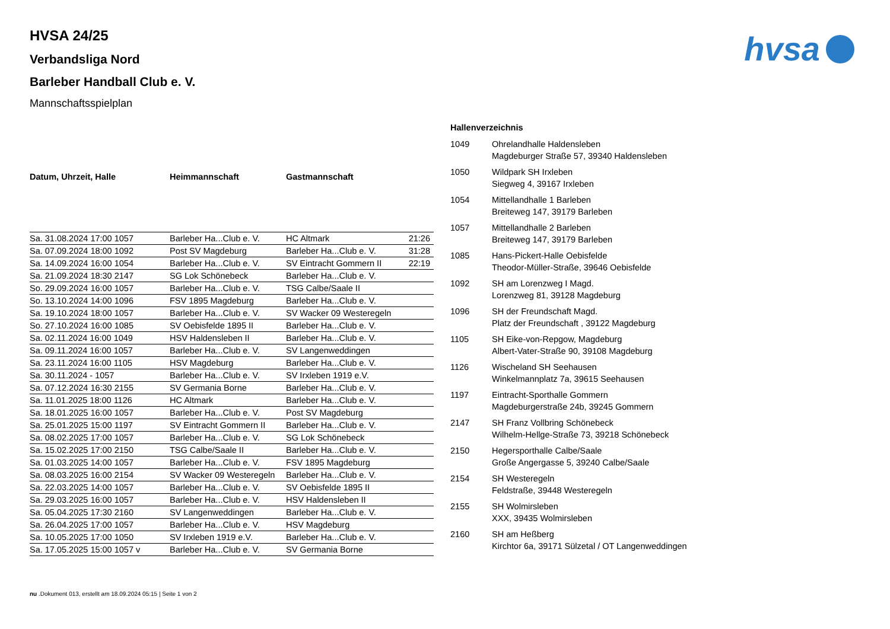hvsa
HVSA 24/25
Verbandsliga Nord
Barleber Handball Club e. V.
Mannschaftsspielplan
| Datum, Uhrzeit, Halle | Heimmannschaft | Gastmannschaft | |
| --- | --- | --- | --- |
| Sa. 31.08.2024 17:00 1057 | Barleber Ha...Club e. V. | HC Altmark | 21:26 |
| Sa. 07.09.2024 18:00 1092 | Post SV Magdeburg | Barleber Ha...Club e. V. | 31:28 |
| Sa. 14.09.2024 16:00 1054 | Barleber Ha...Club e. V. | SV Eintracht Gommern II | 22:19 |
| Sa. 21.09.2024 18:30 2147 | SG Lok Schönebeck | Barleber Ha...Club e. V. | |
| So. 29.09.2024 16:00 1057 | Barleber Ha...Club e. V. | TSG Calbe/Saale II | |
| So. 13.10.2024 14:00 1096 | FSV 1895 Magdeburg | Barleber Ha...Club e. V. | |
| Sa. 19.10.2024 18:00 1057 | Barleber Ha...Club e. V. | SV Wacker 09 Westeregeln | |
| So. 27.10.2024 16:00 1085 | SV Oebisfelde 1895 II | Barleber Ha...Club e. V. | |
| Sa. 02.11.2024 16:00 1049 | HSV Haldensleben II | Barleber Ha...Club e. V. | |
| Sa. 09.11.2024 16:00 1057 | Barleber Ha...Club e. V. | SV Langenweddingen | |
| Sa. 23.11.2024 16:00 1105 | HSV Magdeburg | Barleber Ha...Club e. V. | |
| Sa. 30.11.2024 - 1057 | Barleber Ha...Club e. V. | SV Irxleben 1919 e.V. | |
| Sa. 07.12.2024 16:30 2155 | SV Germania Borne | Barleber Ha...Club e. V. | |
| Sa. 11.01.2025 18:00 1126 | HC Altmark | Barleber Ha...Club e. V. | |
| Sa. 18.01.2025 16:00 1057 | Barleber Ha...Club e. V. | Post SV Magdeburg | |
| Sa. 25.01.2025 15:00 1197 | SV Eintracht Gommern II | Barleber Ha...Club e. V. | |
| Sa. 08.02.2025 17:00 1057 | Barleber Ha...Club e. V. | SG Lok Schönebeck | |
| Sa. 15.02.2025 17:00 2150 | TSG Calbe/Saale II | Barleber Ha...Club e. V. | |
| Sa. 01.03.2025 14:00 1057 | Barleber Ha...Club e. V. | FSV 1895 Magdeburg | |
| Sa. 08.03.2025 16:00 2154 | SV Wacker 09 Westeregeln | Barleber Ha...Club e. V. | |
| Sa. 22.03.2025 14:00 1057 | Barleber Ha...Club e. V. | SV Oebisfelde 1895 II | |
| Sa. 29.03.2025 16:00 1057 | Barleber Ha...Club e. V. | HSV Haldensleben II | |
| Sa. 05.04.2025 17:30 2160 | SV Langenweddingen | Barleber Ha...Club e. V. | |
| Sa. 26.04.2025 17:00 1057 | Barleber Ha...Club e. V. | HSV Magdeburg | |
| Sa. 10.05.2025 17:00 1050 | SV Irxleben 1919 e.V. | Barleber Ha...Club e. V. | |
| Sa. 17.05.2025 15:00 1057 v | Barleber Ha...Club e. V. | SV Germania Borne | |
Hallenverzeichnis
| 1049 | Ohrelandhalle Haldensleben Magdeburger Straße 57, 39340 Haldensleben |
| 1050 | Wildpark SH Irxleben Siegweg 4, 39167 Irxleben |
| 1054 | Mittellandhalle 1 Barleben Breiteweg 147, 39179 Barleben |
| 1057 | Mittellandhalle 2 Barleben Breiteweg 147, 39179 Barleben |
| 1085 | Hans-Pickert-Halle Oebisfelde Theodor-Müller-Straße, 39646 Oebisfelde |
| 1092 | SH am Lorenzweg I Magd. Lorenzweg 81, 39128 Magdeburg |
| 1096 | SH der Freundschaft Magd. Platz der Freundschaft , 39122 Magdeburg |
| 1105 | SH Eike-von-Repgow, Magdeburg Albert-Vater-Straße 90, 39108 Magdeburg |
| 1126 | Wischeland SH Seehausen Winkelmannplatz 7a, 39615 Seehausen |
| 1197 | Eintracht-Sporthalle Gommern Magdeburgerstraße 24b, 39245 Gommern |
| 2147 | SH Franz Vollbring Schönebeck Wilhelm-Hellge-Straße 73, 39218 Schönebeck |
| 2150 | Hegersporthalle Calbe/Saale Große Angergasse 5, 39240 Calbe/Saale |
| 2154 | SH Westeregeln Feldstraße, 39448 Westeregeln |
| 2155 | SH Wolmirsleben XXX, 39435 Wolmirsleben |
| 2160 | SH am Heßberg Kirchtor 6a, 39171 Sülzetal / OT Langenweddingen |
nu .Dokument 013, erstellt am 18.09.2024 05:15 | Seite 1 von 2